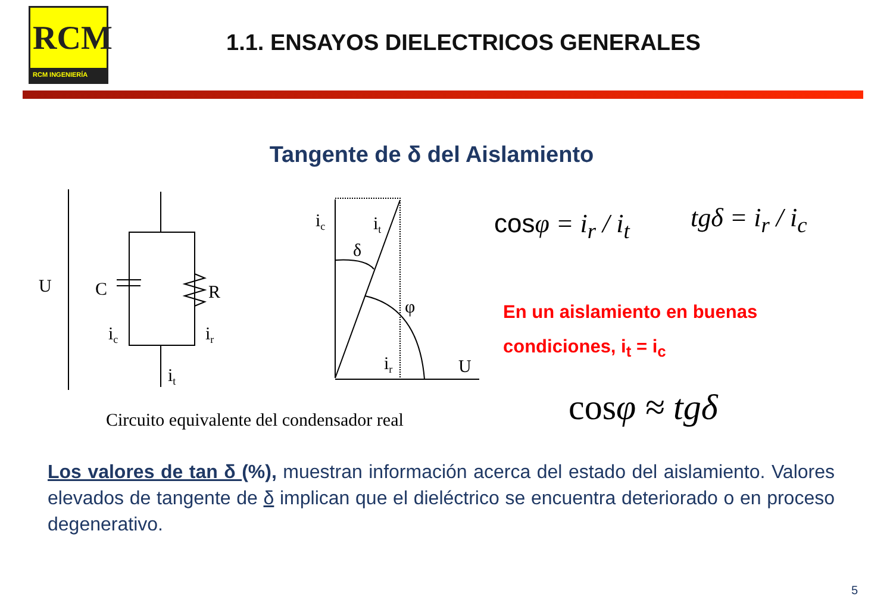RCM
RCM INGENIERÍA
1.1. ENSAYOS DIELECTRICOS GENERALES
Tangente de δ del Aislamiento
U
C
R
ic
ir
it
ic
it
δ
φ
ir
U
cosφ = i<sub>r</sub> / i<sub>t</sub> tgδ = i<sub>r</sub> / i<sub>c</sub>
En un aislamiento en buenas condiciones, i<sub>t</sub> = i<sub>c</sub>
Circuito equivalente del condensador real
cosφ ≈ tgδ
Los valores de tan δ (%), muestran información acerca del estado del aislamiento. Valores elevados de tangente de δ implican que el dieléctrico se encuentra deteriorado o en proceso degenerativo.
5